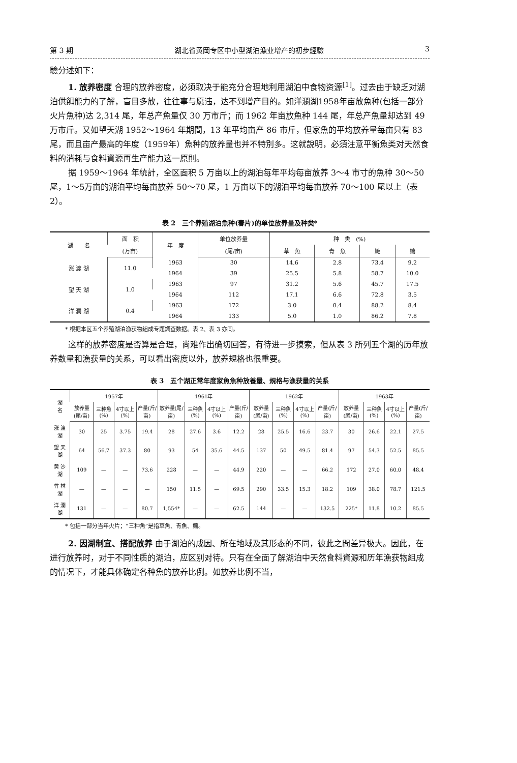第 3 期 湖北省黄岡专区中小型湖泊漁业增产的初步經驗 3
驗分述如下：
1. 放养密度 合理的放养密度，必须取决于能充分合理地利用湖泊中食物资源<sup>[1]</sup>。过去由于缺乏对湖泊供餌能力的了解，盲目多放，往往事与愿违，达不到增产目的。如洋瀾湖1958年亩放魚种(包括一部分火片魚种)达 2,314 尾，年总产魚量仅 30 万市斤；而 1962 年亩放魚种 144 尾，年总产魚量却达到 49 万市斤。又如望天湖 1952～1964 年期間，13 年平均亩产 86 市斤，但家魚的平均放养量每亩只有 83 尾，而且亩产最高的年度（1959年）魚种的放养量也并不特別多。这就說明，必須注意平衡魚类对天然食料的消耗与食料資源再生产能力这一原則。
据 1959～1964 年統計，全区面积 5 万亩以上的湖泊每年平均每亩放养 3～4 市寸的魚种 30～50 尾，1～5万亩的湖泊平均每亩放养 50～70 尾，1 万亩以下的湖泊平均每亩放养 70～100 尾以上（表 2）。
表 2　三个养殖湖泊魚种(春片)的单位放养量及种类*
| 湖 名 | 面 积 | 年 度 | 单位放养量 | 种 类 (%) | | | |
| --- | --- | --- | --- | --- | --- | --- | --- |
| | (万亩) | | (尾/亩) | 草 魚 | 青 魚 | 鰱 | 鳙 |
| 涨 渡 湖 | 11.0 | 1963 | 30 | 14.6 | 2.8 | 73.4 | 9.2 |
| | | 1964 | 39 | 25.5 | 5.8 | 58.7 | 10.0 |
| 望 天 湖 | 1.0 | 1963 | 97 | 31.2 | 5.6 | 45.7 | 17.5 |
| | | 1964 | 112 | 17.1 | 6.6 | 72.8 | 3.5 |
| 洋 瀾 湖 | 0.4 | 1963 | 172 | 3.0 | 0.4 | 88.2 | 8.4 |
| | | 1964 | 133 | 5.0 | 1.0 | 86.2 | 7.8 |
* 根据本区五个养殖湖泊漁获物組成专题調查数据。表 2、表 3 亦同。
这样的放养密度是否算是合理，尚难作出确切回答，有待进一步摸索，但从表 3 所列五个湖的历年放养数量和漁获量的关系，可以看出密度以外，放养規格也很重要。
表 3　五个湖正常年度家魚魚种放養量、規格与漁获量的关系
| 湖 名 | 1957年 | | | | 1961年 | | | | 1962年 | | | | 1963年 | | | |
| --- | --- | --- | --- | --- | --- | --- | --- | --- | --- | --- | --- | --- | --- | --- | --- | --- |
| | 放养量(尾/亩) | 三种魚(%) | 4寸以上(%) | 产量(斤/亩) | 放养量(尾/亩) | 三种魚(%) | 4寸以上(%) | 产量(斤/亩) | 放养量(尾/亩) | 三种魚(%) | 4寸以上(%) | 产量(斤/亩) | 放养量(尾/亩) | 三种魚(%) | 4寸以上(%) | 产量(斤/亩) |
| 涨 渡 湖 | 30 | 25 | 3.75 | 19.4 | 28 | 27.6 | 3.6 | 12.2 | 28 | 25.5 | 16.6 | 23.7 | 30 | 26.6 | 22.1 | 27.5 |
| 望 天 湖 | 64 | 56.7 | 37.3 | 80 | 93 | 54 | 35.6 | 44.5 | 137 | 50 | 49.5 | 81.4 | 97 | 54.3 | 52.5 | 85.5 |
| 黄 沙 湖 | 109 | — | — | 73.6 | 228 | — | — | 44.9 | 220 | — | — | 66.2 | 172 | 27.0 | 60.0 | 48.4 |
| 竹 林 湖 | — | — | — | — | 150 | 11.5 | — | 69.5 | 290 | 33.5 | 15.3 | 18.2 | 109 | 38.0 | 78.7 | 121.5 |
| 洋 瀾 湖 | 131 | — | — | 80.7 | 1,554* | — | — | 62.5 | 144 | — | — | 132.5 | 225* | 11.8 | 10.2 | 85.5 |
* 包括一部分当年火片；“三种魚”是指草魚、青魚、鳙。
2. 因湖制宜、搭配放养 由于湖泊的成因、所在地域及其形态的不同，彼此之間差异极大。因此，在进行放养时，对于不同性质的湖泊，应区别对待。只有在全面了解湖泊中天然食料資源和历年漁获物組成的情况下，才能具体确定各种魚的放养比例。如放养比例不当，